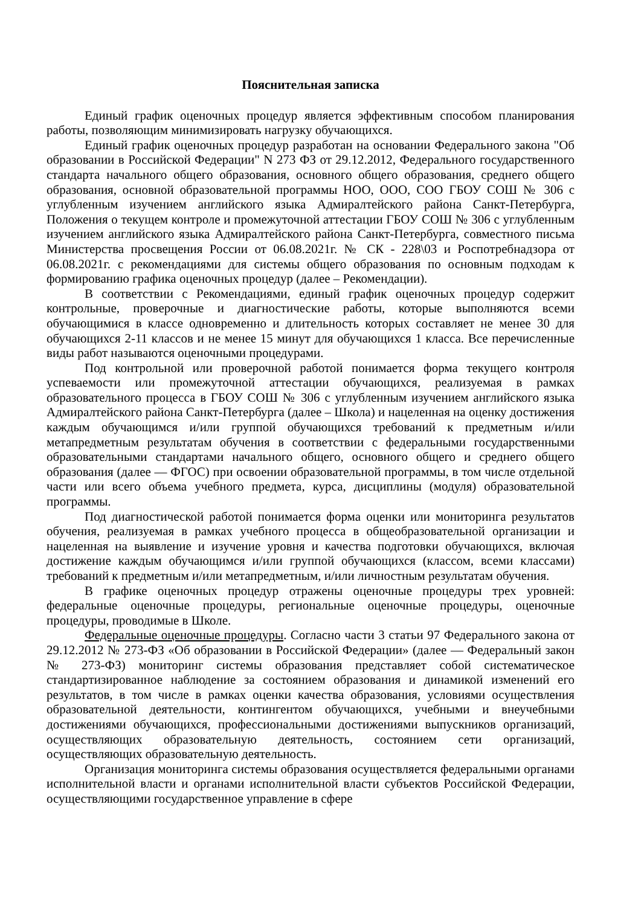Пояснительная записка
Единый график оценочных процедур является эффективным способом планирования работы, позволяющим минимизировать нагрузку обучающихся.
Единый график оценочных процедур разработан на основании Федерального закона "Об образовании в Российской Федерации" N 273 ФЗ от 29.12.2012, Федерального государственного стандарта начального общего образования, основного общего образования, среднего общего образования, основной образовательной программы НОО, ООО, СОО ГБОУ СОШ № 306 с углубленным изучением английского языка Адмиралтейского района Санкт-Петербурга, Положения о текущем контроле и промежуточной аттестации ГБОУ СОШ № 306 с углубленным изучением английского языка Адмиралтейского района Санкт-Петербурга, совместного письма Министерства просвещения России от 06.08.2021г. № СК - 228\03 и Роспотребнадзора от 06.08.2021г. с рекомендациями для системы общего образования по основным подходам к формированию графика оценочных процедур (далее – Рекомендации).
В соответствии с Рекомендациями, единый график оценочных процедур содержит контрольные, проверочные и диагностические работы, которые выполняются всеми обучающимися в классе одновременно и длительность которых составляет не менее 30 для обучающихся 2-11 классов и не менее 15 минут для обучающихся 1 класса. Все перечисленные виды работ называются оценочными процедурами.
Под контрольной или проверочной работой понимается форма текущего контроля успеваемости или промежуточной аттестации обучающихся, реализуемая в рамках образовательного процесса в ГБОУ СОШ № 306 с углубленным изучением английского языка Адмиралтейского района Санкт-Петербурга (далее – Школа) и нацеленная на оценку достижения каждым обучающимся и/или группой обучающихся требований к предметным и/или метапредметным результатам обучения в соответствии с федеральными государственными образовательными стандартами начального общего, основного общего и среднего общего образования (далее — ФГОС) при освоении образовательной программы, в том числе отдельной части или всего объема учебного предмета, курса, дисциплины (модуля) образовательной программы.
Под диагностической работой понимается форма оценки или мониторинга результатов обучения, реализуемая в рамках учебного процесса в общеобразовательной организации и нацеленная на выявление и изучение уровня и качества подготовки обучающихся, включая достижение каждым обучающимся и/или группой обучающихся (классом, всеми классами) требований к предметным и/или метапредметным, и/или личностным результатам обучения.
В графике оценочных процедур отражены оценочные процедуры трех уровней: федеральные оценочные процедуры, региональные оценочные процедуры, оценочные процедуры, проводимые в Школе.
Федеральные оценочные процедуры. Согласно части 3 статьи 97 Федерального закона от 29.12.2012 № 273-ФЗ «Об образовании в Российской Федерации» (далее — Федеральный закон № 273-ФЗ) мониторинг системы образования представляет собой систематическое стандартизированное наблюдение за состоянием образования и динамикой изменений его результатов, в том числе в рамках оценки качества образования, условиями осуществления образовательной деятельности, контингентом обучающихся, учебными и внеучебными достижениями обучающихся, профессиональными достижениями выпускников организаций, осуществляющих образовательную деятельность, состоянием сети организаций, осуществляющих образовательную деятельность.
Организация мониторинга системы образования осуществляется федеральными органами исполнительной власти и органами исполнительной власти субъектов Российской Федерации, осуществляющими государственное управление в сфере